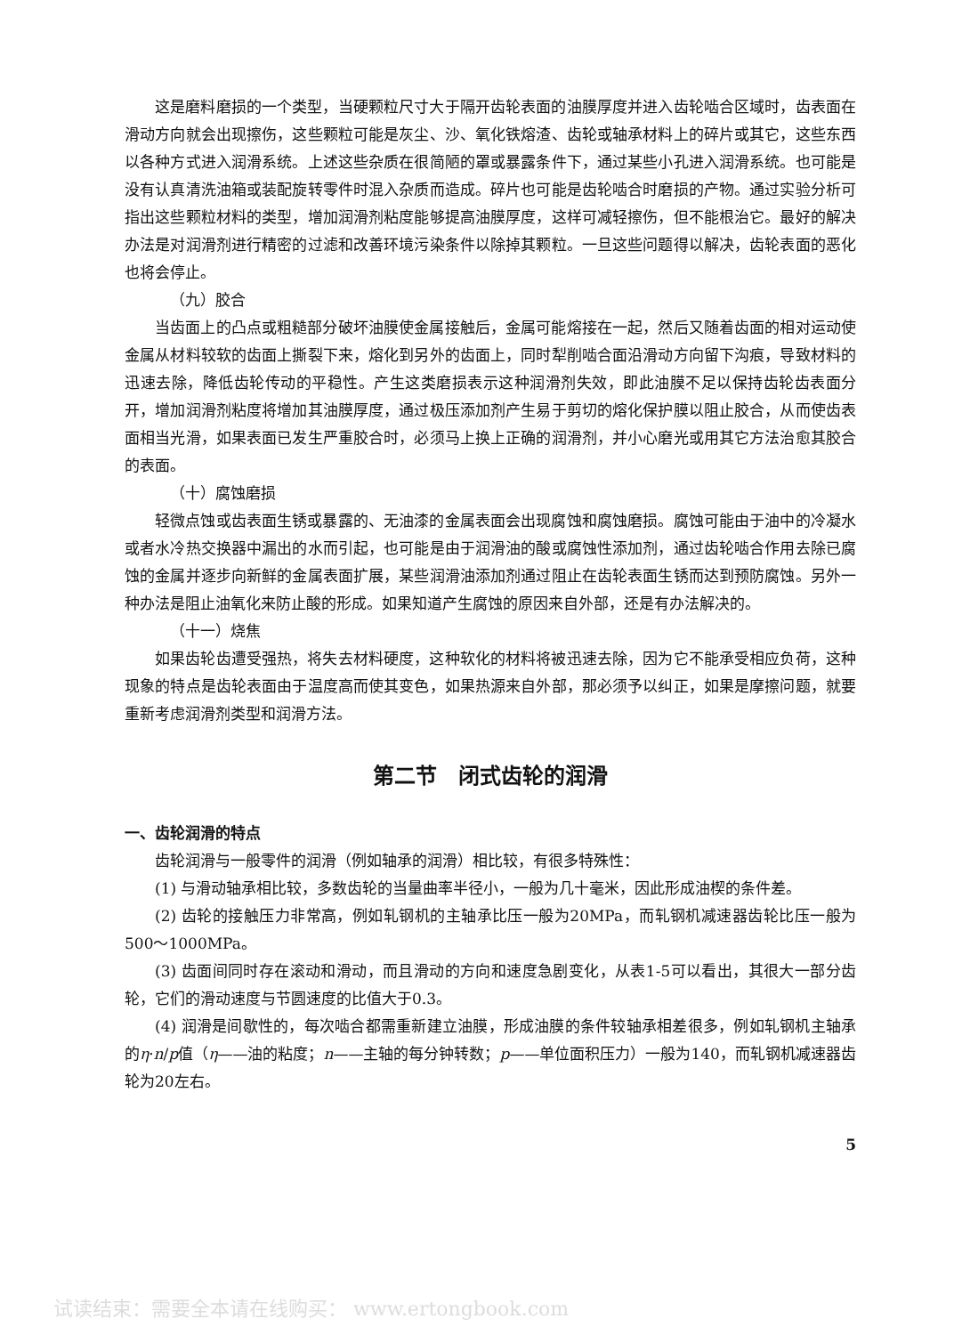这是磨料磨损的一个类型，当硬颗粒尺寸大于隔开齿轮表面的油膜厚度并进入齿轮啮合区域时，齿表面在滑动方向就会出现擦伤，这些颗粒可能是灰尘、沙、氧化铁熔渣、齿轮或轴承材料上的碎片或其它，这些东西以各种方式进入润滑系统。上述这些杂质在很简陋的罩或暴露条件下，通过某些小孔进入润滑系统。也可能是没有认真清洗油箱或装配旋转零件时混入杂质而造成。碎片也可能是齿轮啮合时磨损的产物。通过实验分析可指出这些颗粒材料的类型，增加润滑剂粘度能够提高油膜厚度，这样可减轻擦伤，但不能根治它。最好的解决办法是对润滑剂进行精密的过滤和改善环境污染条件以除掉其颗粒。一旦这些问题得以解决，齿轮表面的恶化也将会停止。
（九）胶合
当齿面上的凸点或粗糙部分破坏油膜使金属接触后，金属可能熔接在一起，然后又随着齿面的相对运动使金属从材料较软的齿面上撕裂下来，熔化到另外的齿面上，同时犁削啮合面沿滑动方向留下沟痕，导致材料的迅速去除，降低齿轮传动的平稳性。产生这类磨损表示这种润滑剂失效，即此油膜不足以保持齿轮齿表面分开，增加润滑剂粘度将增加其油膜厚度，通过极压添加剂产生易于剪切的熔化保护膜以阻止胶合，从而使齿表面相当光滑，如果表面已发生严重胶合时，必须马上换上正确的润滑剂，并小心磨光或用其它方法治愈其胶合的表面。
（十）腐蚀磨损
轻微点蚀或齿表面生锈或暴露的、无油漆的金属表面会出现腐蚀和腐蚀磨损。腐蚀可能由于油中的冷凝水或者水冷热交换器中漏出的水而引起，也可能是由于润滑油的酸或腐蚀性添加剂，通过齿轮啮合作用去除已腐蚀的金属并逐步向新鲜的金属表面扩展，某些润滑油添加剂通过阻止在齿轮表面生锈而达到预防腐蚀。另外一种办法是阻止油氧化来防止酸的形成。如果知道产生腐蚀的原因来自外部，还是有办法解决的。
（十一）烧焦
如果齿轮齿遭受强热，将失去材料硬度，这种软化的材料将被迅速去除，因为它不能承受相应负荷，这种现象的特点是齿轮表面由于温度高而使其变色，如果热源来自外部，那必须予以纠正，如果是摩擦问题，就要重新考虑润滑剂类型和润滑方法。
第二节　闭式齿轮的润滑
一、齿轮润滑的特点
齿轮润滑与一般零件的润滑（例如轴承的润滑）相比较，有很多特殊性：
(1) 与滑动轴承相比较，多数齿轮的当量曲率半径小，一般为几十毫米，因此形成油楔的条件差。
(2) 齿轮的接触压力非常高，例如轧钢机的主轴承比压一般为20MPa，而轧钢机减速器齿轮比压一般为500～1000MPa。
(3) 齿面间同时存在滚动和滑动，而且滑动的方向和速度急剧变化，从表1-5可以看出，其很大一部分齿轮，它们的滑动速度与节圆速度的比值大于0.3。
(4) 润滑是间歇性的，每次啮合都需重新建立油膜，形成油膜的条件较轴承相差很多，例如轧钢机主轴承的η·n/p值（η——油的粘度；n——主轴的每分钟转数；p——单位面积压力）一般为140，而轧钢机减速器齿轮为20左右。
5
试读结束：需要全本请在线购买： www.ertongbook.com